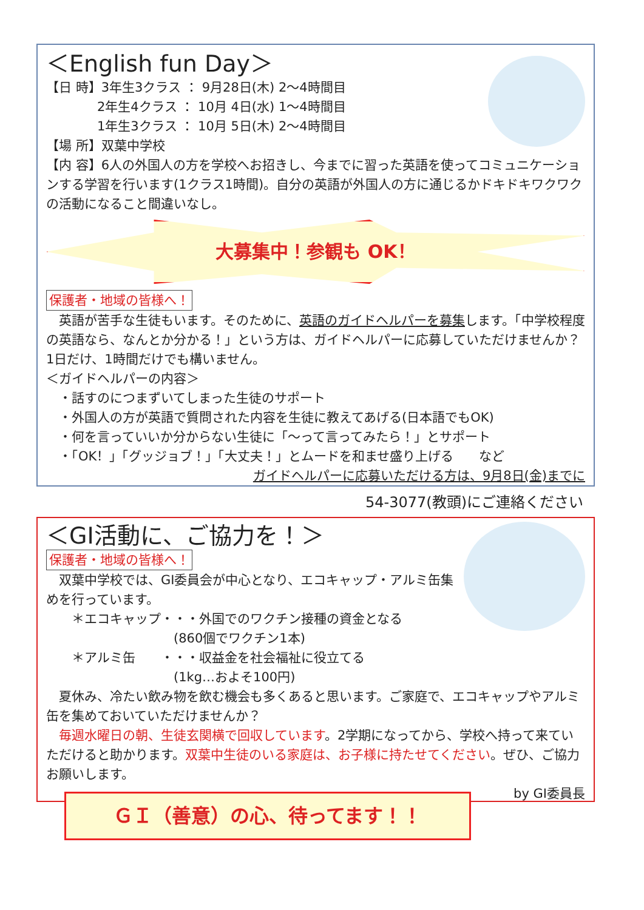＜English fun Day＞
【日 時】3年生3クラス ： 9月28日(木) 2～4時間目
　　　　2年生4クラス ： 10月 4日(水) 1～4時間目
　　　　1年生3クラス ： 10月 5日(木) 2～4時間目
【場 所】双葉中学校
【内 容】6人の外国人の方を学校へお招きし、今までに習った英語を使ってコミュニケーションする学習を行います(1クラス1時間)。自分の英語が外国人の方に通じるかドキドキワクワクの活動になること間違いなし。
大募集中！参観も OK！
保護者・地域の皆様へ！
　英語が苦手な生徒もいます。そのために、英語のガイドヘルパーを募集します。「中学校程度の英語なら、なんとか分かる！」という方は、ガイドヘルパーに応募していただけませんか？ 1日だけ、1時間だけでも構いません。
＜ガイドヘルパーの内容＞
　・話すのにつまずいてしまった生徒のサポート
　・外国人の方が英語で質問された内容を生徒に教えてあげる(日本語でもOK)
　・何を言っていいか分からない生徒に「～って言ってみたら！」とサポート
　・「OK！」「グッジョブ！」「大丈夫！」とムードを和ませ盛り上げる　　など
ガイドヘルパーに応募いただける方は、9月8日(金)までに
54-3077(教頭)にご連絡ください
＜GI活動に、ご協力を！＞
保護者・地域の皆様へ！
　双葉中学校では、GI委員会が中心となり、エコキャップ・アルミ缶集めを行っています。
　　＊エコキャップ・・・外国でのワクチン接種の資金となる
　　　　　　　　　　(860個でワクチン1本)
　　＊アルミ缶　　・・・収益金を社会福祉に役立てる
　　　　　　　　　　(1kg…およそ100円)
　夏休み、冷たい飲み物を飲む機会も多くあると思います。ご家庭で、エコキャップやアルミ缶を集めておいていただけませんか？
　毎週水曜日の朝、生徒玄関横で回収しています。2学期になってから、学校へ持って来ていただけると助かります。双葉中生徒のいる家庭は、お子様に持たせてください。ぜひ、ご協力お願いします。
by GI委員長
ＧＩ（善意）の心、待ってます！！